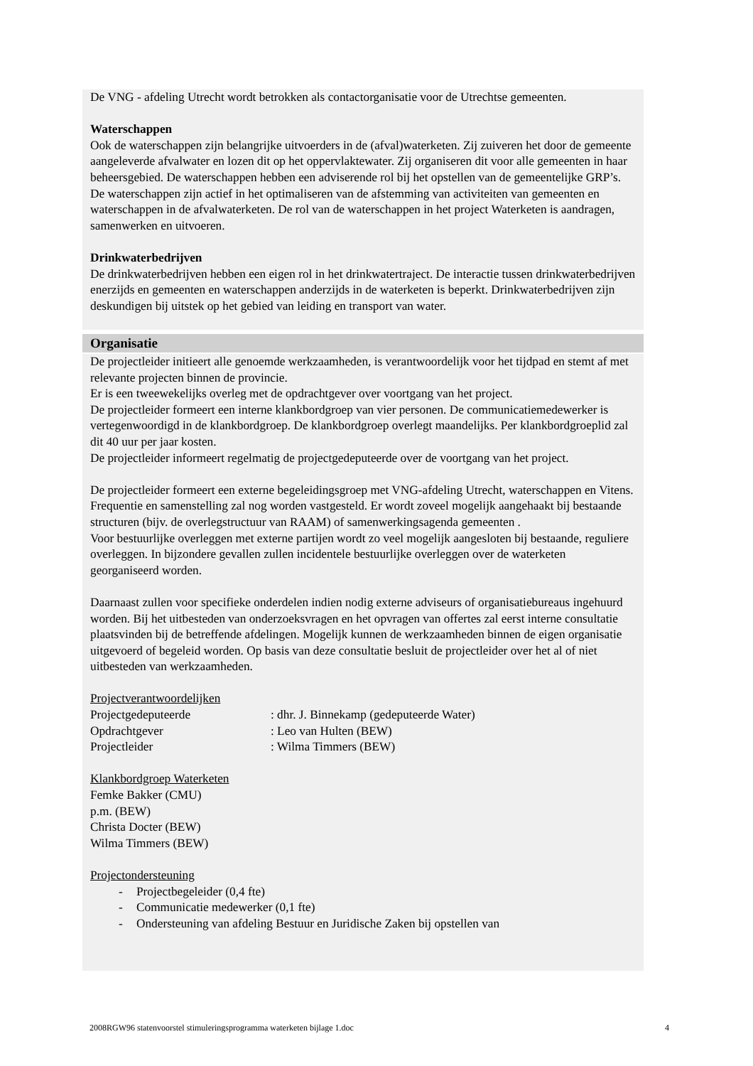De VNG - afdeling Utrecht wordt betrokken als contactorganisatie voor de Utrechtse gemeenten.
Waterschappen
Ook de waterschappen zijn belangrijke uitvoerders in de (afval)waterketen. Zij zuiveren het door de gemeente aangeleverde afvalwater en lozen dit op het oppervlaktewater. Zij organiseren dit voor alle gemeenten in haar beheersgebied. De waterschappen hebben een adviserende rol bij het opstellen van de gemeentelijke GRP’s. De waterschappen zijn actief in het optimaliseren van de afstemming van activiteiten van gemeenten en waterschappen in de afvalwaterketen. De rol van de waterschappen in het project Waterketen is aandragen, samenwerken en uitvoeren.
Drinkwaterbedrijven
De drinkwaterbedrijven hebben een eigen rol in het drinkwatertraject. De interactie tussen drinkwaterbedrijven enerzijds en gemeenten en waterschappen anderzijds in de waterketen is beperkt. Drinkwaterbedrijven zijn deskundigen bij uitstek op het gebied van leiding en transport van water.
Organisatie
De projectleider initieert alle genoemde werkzaamheden, is verantwoordelijk voor het tijdpad en stemt af met relevante projecten binnen de provincie.
Er is een tweewekelijks overleg met de opdrachtgever over voortgang van het project.
De projectleider formeert een interne klankbordgroep van vier personen. De communicatiemedewerker is vertegenwoordigd in de klankbordgroep. De klankbordgroep overlegt maandelijks. Per klankbordgroeplid zal dit 40 uur per jaar kosten.
De projectleider informeert regelmatig de projectgedeputeerde over de voortgang van het project.
De projectleider formeert een externe begeleidingsgroep met VNG-afdeling Utrecht, waterschappen en Vitens. Frequentie en samenstelling zal nog worden vastgesteld. Er wordt zoveel mogelijk aangehaakt bij bestaande structuren (bijv. de overlegstructuur van RAAM) of samenwerkingsagenda gemeenten .
Voor bestuurlijke overleggen met externe partijen wordt zo veel mogelijk aangesloten bij bestaande, reguliere overleggen. In bijzondere gevallen zullen incidentele bestuurlijke overleggen over de waterketen georganiseerd worden.
Daarnaast zullen voor specifieke onderdelen indien nodig externe adviseurs of organisatiebureaus ingehuurd worden. Bij het uitbesteden van onderzoeksvragen en het opvragen van offertes zal eerst interne consultatie plaatsvinden bij de betreffende afdelingen. Mogelijk kunnen de werkzaamheden binnen de eigen organisatie uitgevoerd of begeleid worden. Op basis van deze consultatie besluit de projectleider over het al of niet uitbesteden van werkzaamheden.
Projectverantwoordelijken
Projectgedeputeerde : dhr. J. Binnekamp (gedeputeerde Water)
Opdrachtgever : Leo van Hulten (BEW)
Projectleider : Wilma Timmers (BEW)
Klankbordgroep Waterketen
Femke Bakker (CMU)
p.m. (BEW)
Christa Docter (BEW)
Wilma Timmers (BEW)
Projectondersteuning
- Projectbegeleider (0,4 fte)
- Communicatie medewerker (0,1 fte)
- Ondersteuning van afdeling Bestuur en Juridische Zaken bij opstellen van
2008RGW96 statenvoorstel stimuleringsprogramma waterketen bijlage 1.doc 4